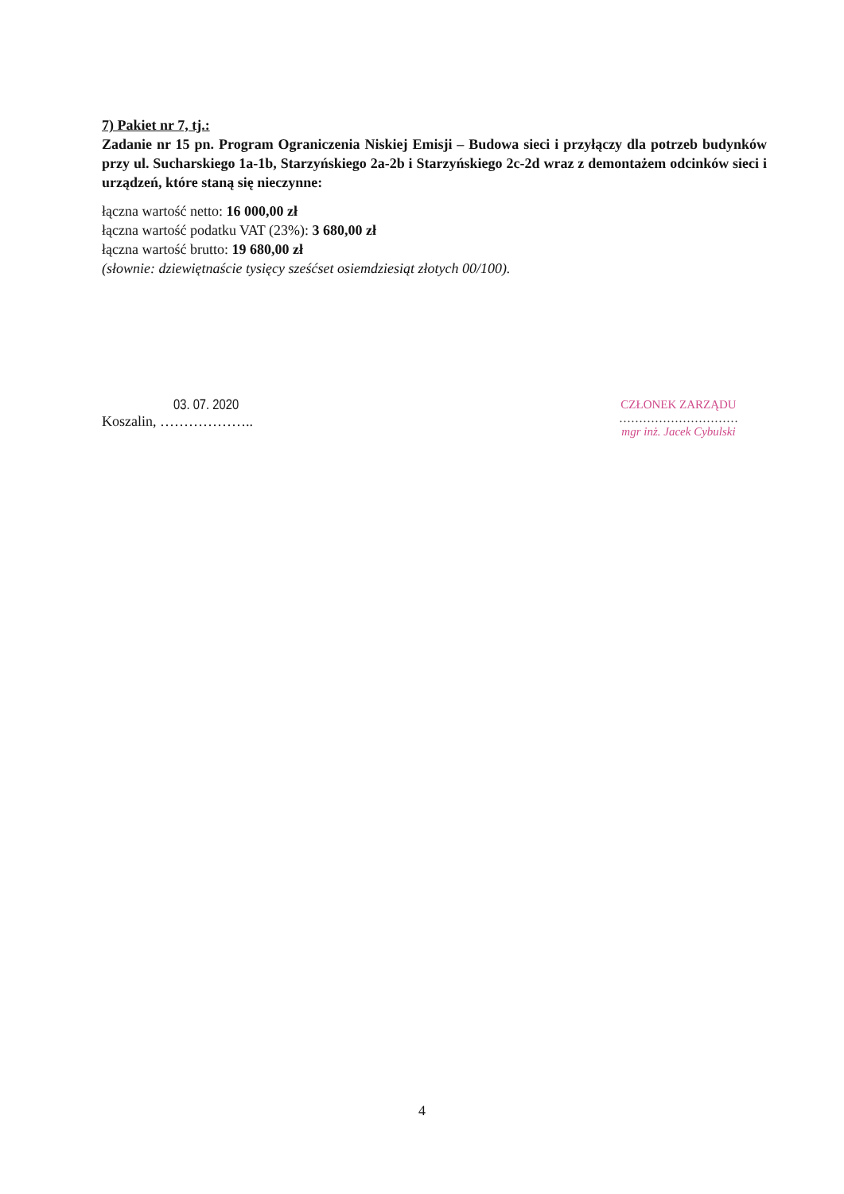7) Pakiet nr 7, tj.:
Zadanie nr 15 pn. Program Ograniczenia Niskiej Emisji – Budowa sieci i przyłączy dla potrzeb budynków przy ul. Sucharskiego 1a-1b, Starzyńskiego 2a-2b i Starzyńskiego 2c-2d wraz z demontażem odcinków sieci i urządzeń, które staną się nieczynne:
łączna wartość netto: 16 000,00 zł
łączna wartość podatku VAT (23%): 3 680,00 zł
łączna wartość brutto: 19 680,00 zł
(słownie: dziewiętnaście tysięcy sześćset osiemdziesiąt złotych 00/100).
03. 07. 2020
Koszalin, ………………..
CZŁONEK ZARZĄDU
…………………………
mgr inż. Jacek Cybulski
4